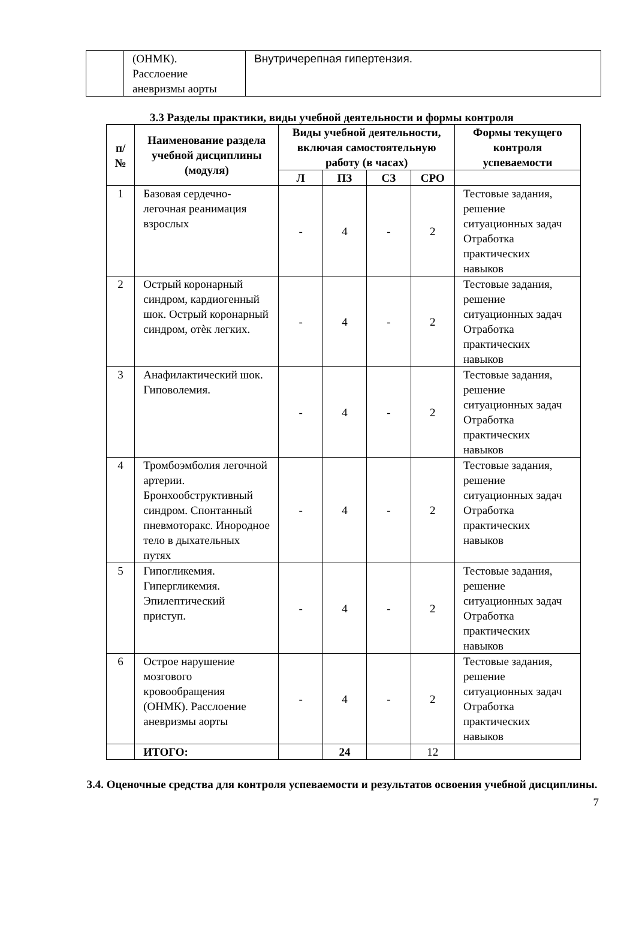| | (ОНМК). Расслоение аневризмы аорты | Внутричерепная гипертензия. |
3.3 Разделы практики, виды учебной деятельности и формы контроля
| п/ № | Наименование раздела учебной дисциплины (модуля) | Виды учебной деятельности, включая самостоятельную работу (в часах) | | | | Формы текущего контроля успеваемости |
| --- | --- | --- | --- | --- | --- | --- |
| | | Л | ПЗ | СЗ | СРО | |
| 1 | Базовая сердечно-легочная реанимация взрослых | - | 4 | - | 2 | Тестовые задания, решение ситуационных задач Отработка практических навыков |
| 2 | Острый коронарный синдром, кардиогенный шок. Острый коронарный синдром, отѐк легких. | - | 4 | - | 2 | Тестовые задания, решение ситуационных задач Отработка практических навыков |
| 3 | Анафилактический шок. Гиповолемия. | - | 4 | - | 2 | Тестовые задания, решение ситуационных задач Отработка практических навыков |
| 4 | Тромбоэмболия легочной артерии. Бронхообструктивный синдром. Спонтанный пневмоторакс. Инородное тело в дыхательных путях | - | 4 | - | 2 | Тестовые задания, решение ситуационных задач Отработка практических навыков |
| 5 | Гипогликемия. Гипергликемия. Эпилептический приступ. | - | 4 | - | 2 | Тестовые задания, решение ситуационных задач Отработка практических навыков |
| 6 | Острое нарушение мозгового кровообращения (ОНМК). Расслоение аневризмы аорты | - | 4 | - | 2 | Тестовые задания, решение ситуационных задач Отработка практических навыков |
| | ИТОГО: | | 24 | | 12 | |
3.4. Оценочные средства для контроля успеваемости и результатов освоения учебной дисциплины.
7